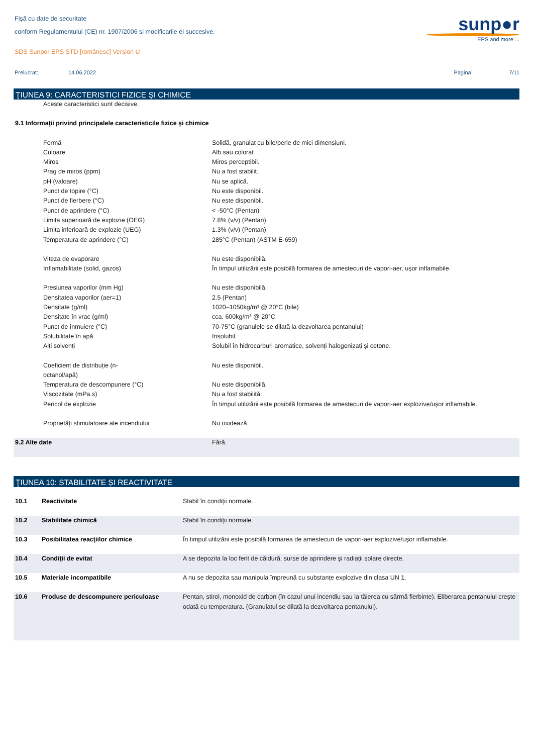Fişă cu date de securitate
conform Regulamentului (CE) nr. 1907/2006 si modificarile ei succesive.
SDS Sunpor EPS STD [românesc] Version U
sunp●r
EPS and more ...
Prelucrat: 14.06.2022 Pagina: 7/11
ŢIUNEA 9: CARACTERISTICI FIZICE ȘI CHIMICE
| | Aceste caracteristici sunt decisive. | |
| 9.1 Informaţii privind principalele caracteristicile fizice şi chimice | | |
| | Formă | Solidă, granulat cu bile/perle de mici dimensiuni. |
| | Culoare | Alb sau colorat |
| | Miros | Miros perceptibil. |
| | Prag de miros (ppm) | Nu a fost stabilit. |
| | pH (valoare) | Nu se aplică. |
| | Punct de topire (°C) | Nu este disponibil. |
| | Punct de fierbere (°C) | Nu este disponibil. |
| | Punct de aprindere (°C) | < -50°C (Pentan) |
| | Limita superioară de explozie (OEG) | 7.8% (v/v) (Pentan) |
| | Limita inferioară de explozie (UEG) | 1.3% (v/v) (Pentan) |
| | Temperatura de aprindere (°C) | 285°C (Pentan) (ASTM E-659) |
| | Viteza de evaporare | Nu este disponibilă. |
| | Inflamabilitate (solid, gazos) | În timpul utilizării este posibilă formarea de amestecuri de vapori-aer, ușor inflamabile. |
| | Presiunea vaporilor (mm Hg) | Nu este disponibilă. |
| | Densitatea vaporilor (aer=1) | 2.5 (Pentan) |
| | Densitate (g/ml) | 1020–1050kg/m³ @ 20°C (bile) |
| | Densitate în vrac (g/ml) | cca. 600kg/m³ @ 20°C |
| | Punct de înmuiere (°C) | 70-75°C (granulele se dilată la dezvoltarea pentanului) |
| | Solubilitate în apă | Insolubil. |
| | Alți solvenți | Solubil în hidrocarburi aromatice, solvenți halogenizați și cetone. |
| | Coeficient de distribuție (n- octanol/apă) | Nu este disponibil. |
| | Temperatura de descompunere (°C) | Nu este disponibilă. |
| | Viscozitate (mPa.s) | Nu a fost stabilită. |
| | Pericol de explozie | În timpul utilizării este posibilă formarea de amestecuri de vapori-aer explozive/ușor inflamabile. |
| | Proprietăți stimulatoare ale incendiului | Nu oxidează. |
| 9.2 Alte date | | Fără. |
ŢIUNEA 10: STABILITATE ȘI REACTIVITATE
| 10.1 | Reactivitate | Stabil în condiții normale. |
| 10.2 | Stabilitate chimică | Stabil în condiții normale. |
| 10.3 | Posibilitatea reacţiilor chimice | În timpul utilizării este posibilă formarea de amestecuri de vapori-aer explozive/ușor inflamabile. |
| 10.4 | Condiții de evitat | A se depozita la loc ferit de căldură, surse de aprindere și radiații solare directe. |
| 10.5 | Materiale incompatibile | A nu se depozita sau manipula împreună cu substanțe explozive din clasa UN 1. |
| 10.6 | Produse de descompunere periculoase | Pentan, stirol, monoxid de carbon (în cazul unui incendiu sau la tăierea cu sârmă fierbinte). Eliberarea pentanului crește odată cu temperatura. (Granulatul se dilată la dezvoltarea pentanului). |